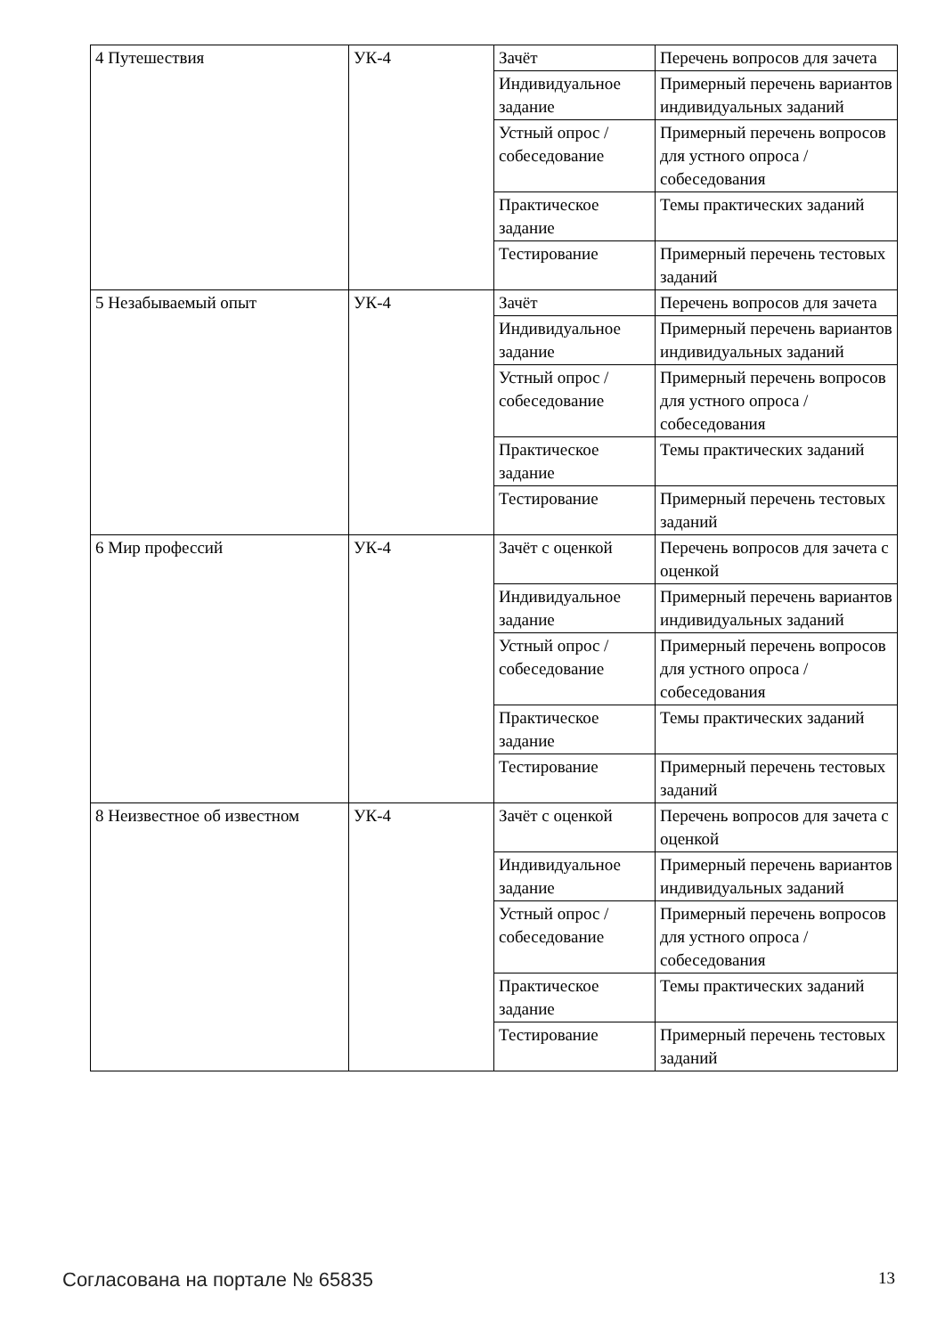| 4 Путешествия | УК-4 | Зачёт | Перечень вопросов для зачета |
| | | Индивидуальное задание | Примерный перечень вариантов индивидуальных заданий |
| | | Устный опрос / собеседование | Примерный перечень вопросов для устного опроса / собеседования |
| | | Практическое задание | Темы практических заданий |
| | | Тестирование | Примерный перечень тестовых заданий |
| 5 Незабываемый опыт | УК-4 | Зачёт | Перечень вопросов для зачета |
| | | Индивидуальное задание | Примерный перечень вариантов индивидуальных заданий |
| | | Устный опрос / собеседование | Примерный перечень вопросов для устного опроса / собеседования |
| | | Практическое задание | Темы практических заданий |
| | | Тестирование | Примерный перечень тестовых заданий |
| 6 Мир профессий | УК-4 | Зачёт с оценкой | Перечень вопросов для зачета с оценкой |
| | | Индивидуальное задание | Примерный перечень вариантов индивидуальных заданий |
| | | Устный опрос / собеседование | Примерный перечень вопросов для устного опроса / собеседования |
| | | Практическое задание | Темы практических заданий |
| | | Тестирование | Примерный перечень тестовых заданий |
| 8 Неизвестное об известном | УК-4 | Зачёт с оценкой | Перечень вопросов для зачета с оценкой |
| | | Индивидуальное задание | Примерный перечень вариантов индивидуальных заданий |
| | | Устный опрос / собеседование | Примерный перечень вопросов для устного опроса / собеседования |
| | | Практическое задание | Темы практических заданий |
| | | Тестирование | Примерный перечень тестовых заданий |
Согласована на портале № 65835 13